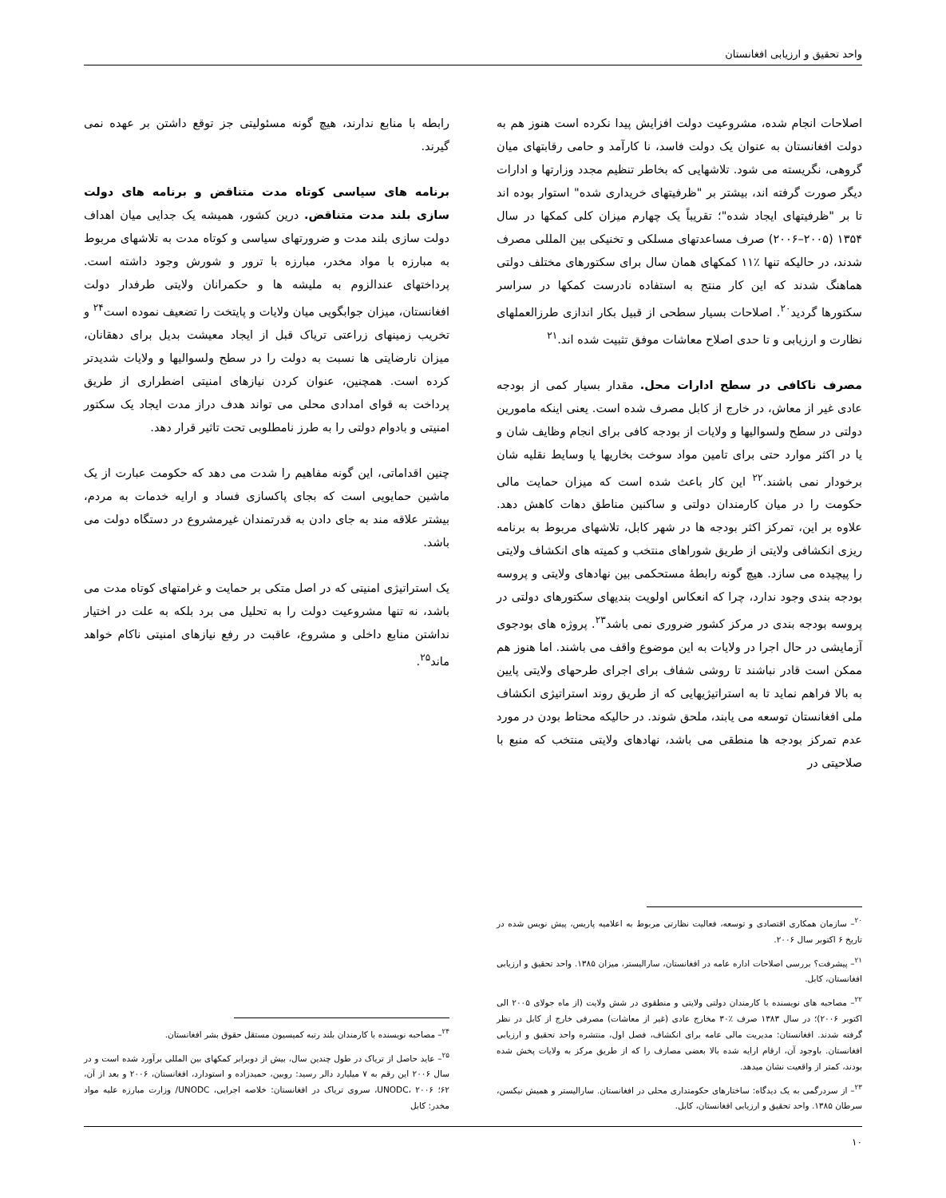واحد تحقیق و ارزیابی افغانستان
اصلاحات انجام شده، مشروعیت دولت افزایش پیدا نکرده است هنوز هم به دولت افغانستان به عنوان یک دولت فاسد، نا کارآمد و حامی رقابتهای میان گروهی، نگریسته می شود. تلاشهایی که بخاطر تنظیم مجدد وزارتها و ادارات دیگر صورت گرفته اند، بیشتر بر "ظرفیتهای خریداری شده" استوار بوده اند تا بر "ظرفیتهای ایجاد شده"؛ تقریباً یک چهارم میزان کلی کمکها در سال ۱۳۵۴ (۲۰۰۵–۲۰۰۶) صرف مساعدتهای مسلکی و تخنیکی بین المللی مصرف شدند، در حالیکه تنها ٪۱۱ کمکهای همان سال برای سکتورهای مختلف دولتی هماهنگ شدند که این کار منتج به استفاده نادرست کمکها در سراسر سکتورها گردید<sup>۲۰</sup>. اصلاحات بسیار سطحی از قبیل بکار اندازی طرزالعملهای نظارت و ارزیابی و تا حدی اصلاح معاشات موفق تثبیت شده اند.<sup>۲۱</sup>
مصرف ناکافی در سطح ادارات محل. مقدار بسیار کمی از بودجه عادی غیر از معاش، در خارج از کابل مصرف شده است. یعنی اینکه مامورین دولتی در سطح ولسوالیها و ولایات از بودجه کافی برای انجام وظایف شان و یا در اکثر موارد حتی برای تامین مواد سوخت بخاریها یا وسایط نقلیه شان برخودار نمی باشند.<sup>۲۲</sup> این کار باعث شده است که میزان حمایت مالی حکومت را در میان کارمندان دولتی و ساکنین مناطق دهات کاهش دهد. علاوه بر این، تمرکز اکثر بودجه ها در شهر کابل، تلاشهای مربوط به برنامه ریزی انکشافی ولایتی از طریق شوراهای منتخب و کمیته های انکشاف ولایتی را پیچیده می سازد. هیچ گونه رابطۀ مستحکمی بین نهادهای ولایتی و پروسه بودجه بندی وجود ندارد، چرا که انعکاس اولویت بندیهای سکتورهای دولتی در پروسه بودجه بندی در مرکز کشور ضروری نمی باشد<sup>۲۳</sup>. پروژه های بودجوی آزمایشی در حال اجرا در ولایات به این موضوع واقف می باشند. اما هنوز هم ممکن است قادر نباشند تا روشی شفاف برای اجرای طرحهای ولایتی پایین به بالا فراهم نماید تا به استراتیژیهایی که از طریق روند استراتیژی انکشاف ملی افغانستان توسعه می یابند، ملحق شوند. در حالیکه محتاط بودن در مورد عدم تمرکز بودجه ها منطقی می باشد، نهادهای ولایتی منتخب که منبع با صلاحیتی در
<sup>۲۰</sup>– سازمان همکاری اقتصادی و توسعه، فعالیت نظارتی مربوط به اعلامیه پاریس، پیش نویس شده در تاریخ ۶ اکتوبر سال ۲۰۰۶.
<sup>۲۱</sup>– پیشرفت؟ بررسی اصلاحات اداره عامه در افغانستان، سارالیستر، میزان ۱۳۸۵. واحد تحقیق و ارزیابی افغانستان، کابل.
<sup>۲۲</sup>– مصاحبه های نویسنده با کارمندان دولتی ولایتی و منطقوی در شش ولایت (از ماه جولای ۲۰۰۵ الی اکتوبر ۲۰۰۶)؛ در سال ۱۳۸۳ صرف ٪۳۰ مخارج عادی (غیر از معاشات) مصرفی خارج از کابل در نظر گرفته شدند. افغانستان: مدیریت مالی عامه برای انکشاف، فصل اول، منتشره واحد تحقیق و ارزیابی افغانستان. باوجود آن، ارقام ارایه شده بالا بعضی مصارف را که از طریق مرکز به ولایات پخش شده بودند، کمتر از واقعیت نشان میدهد.
<sup>۲۳</sup>– از سردرگمی به یک دیدگاه: ساختارهای حکومتداری محلی در افغانستان. سارالیستر و همیش نیکسن، سرطان ۱۳۸۵. واحد تحقیق و ارزیابی افغانستان، کابل.
رابطه با منابع ندارند، هیچ گونه مسئولیتی جز توقع داشتن بر عهده نمی گیرند.
برنامه های سیاسی کوتاه مدت متناقض و برنامه های دولت سازی بلند مدت متناقض. درین کشور، همیشه یک جدایی میان اهداف دولت سازی بلند مدت و ضرورتهای سیاسی و کوتاه مدت به تلاشهای مربوط به مبارزه با مواد مخدر، مبارزه با ترور و شورش وجود داشته است. پرداختهای عندالزوم به ملیشه ها و حکمرانان ولایتی طرفدار دولت افغانستان، میزان جوابگویی میان ولایات و پایتخت را تضعیف نموده است<sup>۲۴</sup> و تخریب زمینهای زراعتی تریاک قبل از ایجاد معیشت بدیل برای دهقانان، میزان نارضایتی ها نسبت به دولت را در سطح ولسوالیها و ولایات شدیدتر کرده است. همچنین، عنوان کردن نیازهای امنیتی اضطراری از طریق پرداخت به قوای امدادی محلی می تواند هدف دراز مدت ایجاد یک سکتور امنیتی و بادوام دولتی را به طرز نامطلوبی تحت تاثیر قرار دهد.
چنین اقداماتی، این گونه مفاهیم را شدت می دهد که حکومت عبارت از یک ماشین حمایویی است که بجای پاکسازی فساد و ارایه خدمات به مردم، بیشتر علاقه مند به جای دادن به قدرتمندان غیرمشروع در دستگاه دولت می باشد.
یک استراتیژی امنیتی که در اصل متکی بر حمایت و غرامتهای کوتاه مدت می باشد، نه تنها مشروعیت دولت را به تحلیل می برد بلکه به علت در اختیار نداشتن منابع داخلی و مشروع، عاقبت در رفع نیازهای امنیتی ناکام خواهد ماند<sup>۲۵</sup>.
<sup>۲۴</sup>– مصاحبه نویسنده با کارمندان بلند رتبه کمیسیون مستقل حقوق بشر افغانستان.
<sup>۲۵</sup>– عاید حاصل از تریاک در طول چندین سال، بیش از دوبرابر کمکهای بین المللی برآورد شده است و در سال ۲۰۰۶ این رقم به ۷ میلیارد دالر رسید: روبین، حمیدزاده و استودارد، افغانستان، ۲۰۰۶ و بعد از آن، ۶۲؛ UNODC، ۲۰۰۶، سروی تریاک در افغانستان: خلاصه اجرایی، UNODC/ وزارت مبارزه علیه مواد مخدر: کابل
۱۰